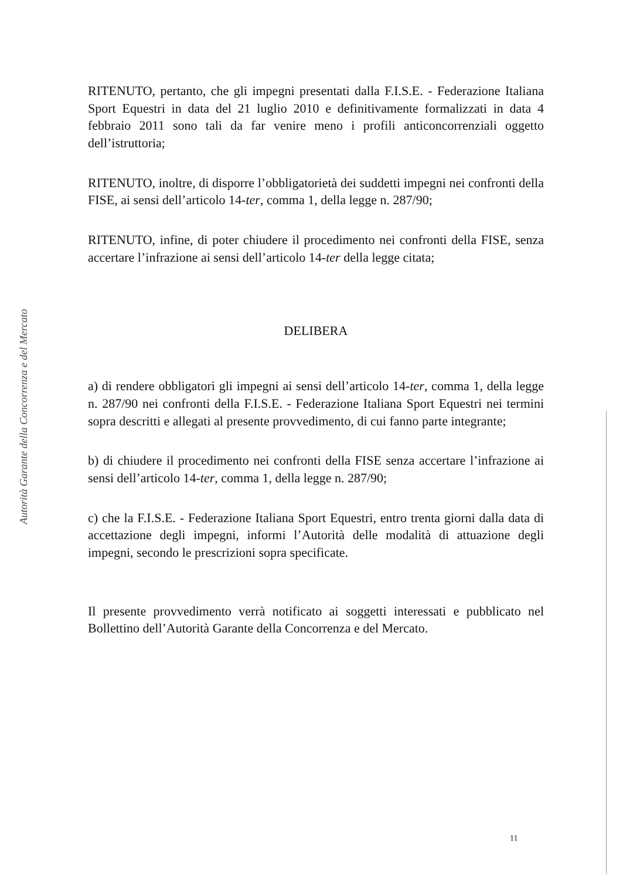Autorità Garante della Concorrenza e del Mercato
RITENUTO, pertanto, che gli impegni presentati dalla F.I.S.E. - Federazione Italiana Sport Equestri in data del 21 luglio 2010 e definitivamente formalizzati in data 4 febbraio 2011 sono tali da far venire meno i profili anticoncorrenziali oggetto dell’istruttoria;
RITENUTO, inoltre, di disporre l’obbligatorietà dei suddetti impegni nei confronti della FISE, ai sensi dell’articolo 14-ter, comma 1, della legge n. 287/90;
RITENUTO, infine, di poter chiudere il procedimento nei confronti della FISE, senza accertare l’infrazione ai sensi dell’articolo 14-ter della legge citata;
DELIBERA
a) di rendere obbligatori gli impegni ai sensi dell’articolo 14-ter, comma 1, della legge n. 287/90 nei confronti della F.I.S.E. - Federazione Italiana Sport Equestri nei termini sopra descritti e allegati al presente provvedimento, di cui fanno parte integrante;
b) di chiudere il procedimento nei confronti della FISE senza accertare l’infrazione ai sensi dell’articolo 14-ter, comma 1, della legge n. 287/90;
c) che la F.I.S.E. - Federazione Italiana Sport Equestri, entro trenta giorni dalla data di accettazione degli impegni, informi l’Autorità delle modalità di attuazione degli impegni, secondo le prescrizioni sopra specificate.
Il presente provvedimento verrà notificato ai soggetti interessati e pubblicato nel Bollettino dell’Autorità Garante della Concorrenza e del Mercato.
11